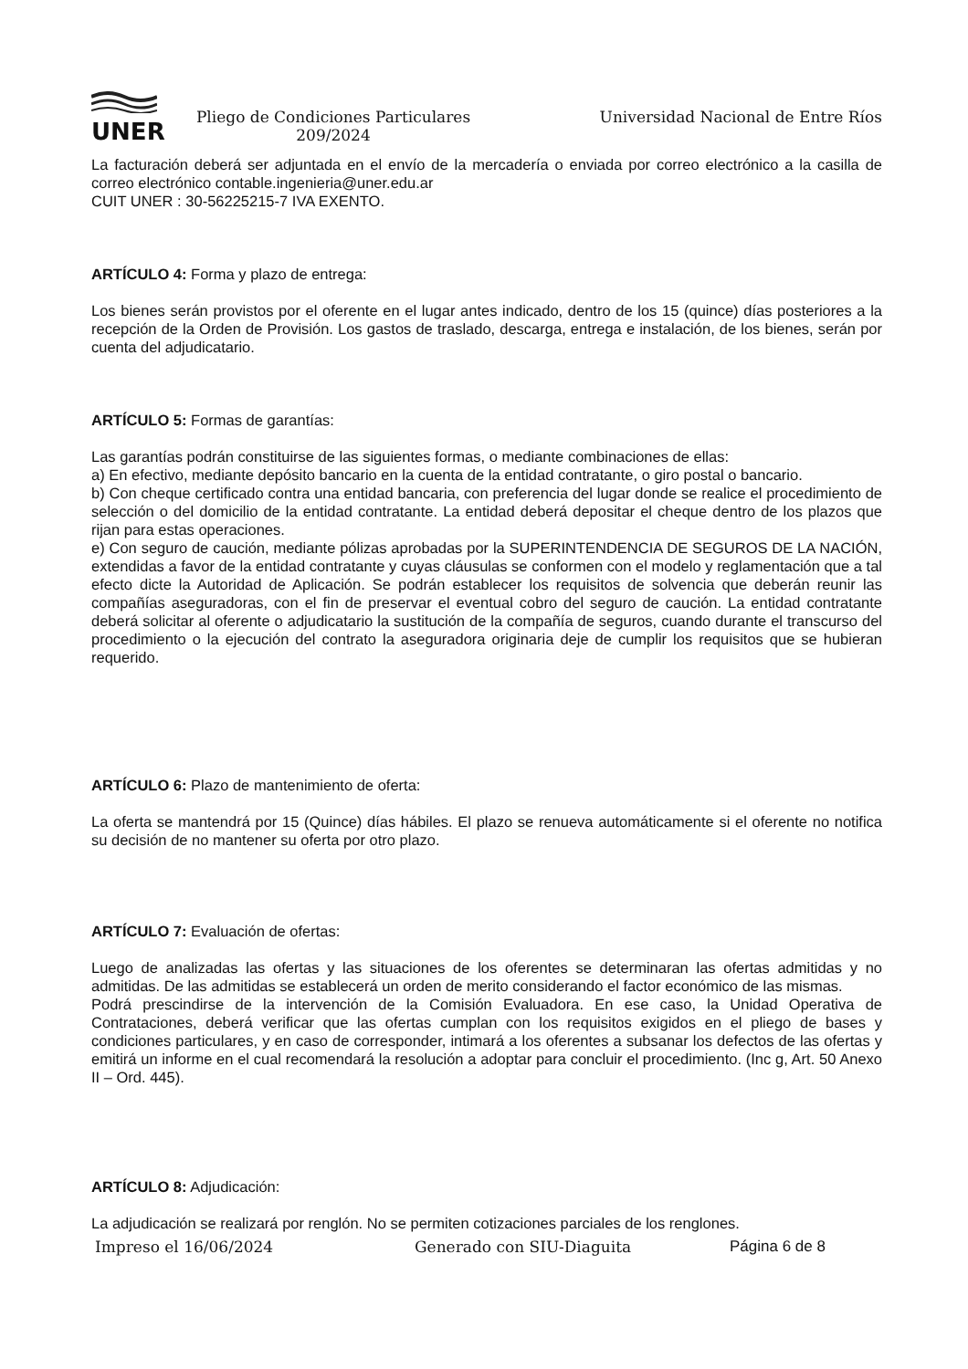UNER
Pliego de Condiciones Particulares
209/2024
Universidad Nacional de Entre Ríos
La facturación deberá ser adjuntada en el envío de la mercadería o enviada por correo electrónico a la casilla de correo electrónico contable.ingenieria@uner.edu.ar
CUIT UNER : 30-56225215-7 IVA EXENTO.
ARTÍCULO 4: Forma y plazo de entrega:
Los bienes serán provistos por el oferente en el lugar antes indicado, dentro de los 15 (quince) días posteriores a la recepción de la Orden de Provisión. Los gastos de traslado, descarga, entrega e instalación, de los bienes, serán por cuenta del adjudicatario.
ARTÍCULO 5: Formas de garantías:
Las garantías podrán constituirse de las siguientes formas, o mediante combinaciones de ellas:
a) En efectivo, mediante depósito bancario en la cuenta de la entidad contratante, o giro postal o bancario.
b) Con cheque certificado contra una entidad bancaria, con preferencia del lugar donde se realice el procedimiento de selección o del domicilio de la entidad contratante. La entidad deberá depositar el cheque dentro de los plazos que rijan para estas operaciones.
e) Con seguro de caución, mediante pólizas aprobadas por la SUPERINTENDENCIA DE SEGUROS DE LA NACIÓN, extendidas a favor de la entidad contratante y cuyas cláusulas se conformen con el modelo y reglamentación que a tal efecto dicte la Autoridad de Aplicación. Se podrán establecer los requisitos de solvencia que deberán reunir las compañías aseguradoras, con el fin de preservar el eventual cobro del seguro de caución. La entidad contratante deberá solicitar al oferente o adjudicatario la sustitución de la compañía de seguros, cuando durante el transcurso del procedimiento o la ejecución del contrato la aseguradora originaria deje de cumplir los requisitos que se hubieran requerido.
ARTÍCULO 6: Plazo de mantenimiento de oferta:
La oferta se mantendrá por 15 (Quince) días hábiles. El plazo se renueva automáticamente si el oferente no notifica su decisión de no mantener su oferta por otro plazo.
ARTÍCULO 7: Evaluación de ofertas:
Luego de analizadas las ofertas y las situaciones de los oferentes se determinaran las ofertas admitidas y no admitidas. De las admitidas se establecerá un orden de merito considerando el factor económico de las mismas.
Podrá prescindirse de la intervención de la Comisión Evaluadora. En ese caso, la Unidad Operativa de Contrataciones, deberá verificar que las ofertas cumplan con los requisitos exigidos en el pliego de bases y condiciones particulares, y en caso de corresponder, intimará a los oferentes a subsanar los defectos de las ofertas y emitirá un informe en el cual recomendará la resolución a adoptar para concluir el procedimiento. (Inc g, Art. 50 Anexo II – Ord. 445).
ARTÍCULO 8: Adjudicación:
La adjudicación se realizará por renglón. No se permiten cotizaciones parciales de los renglones.
Impreso el 16/06/2024 Generado con SIU-Diaguita Página 6 de 8